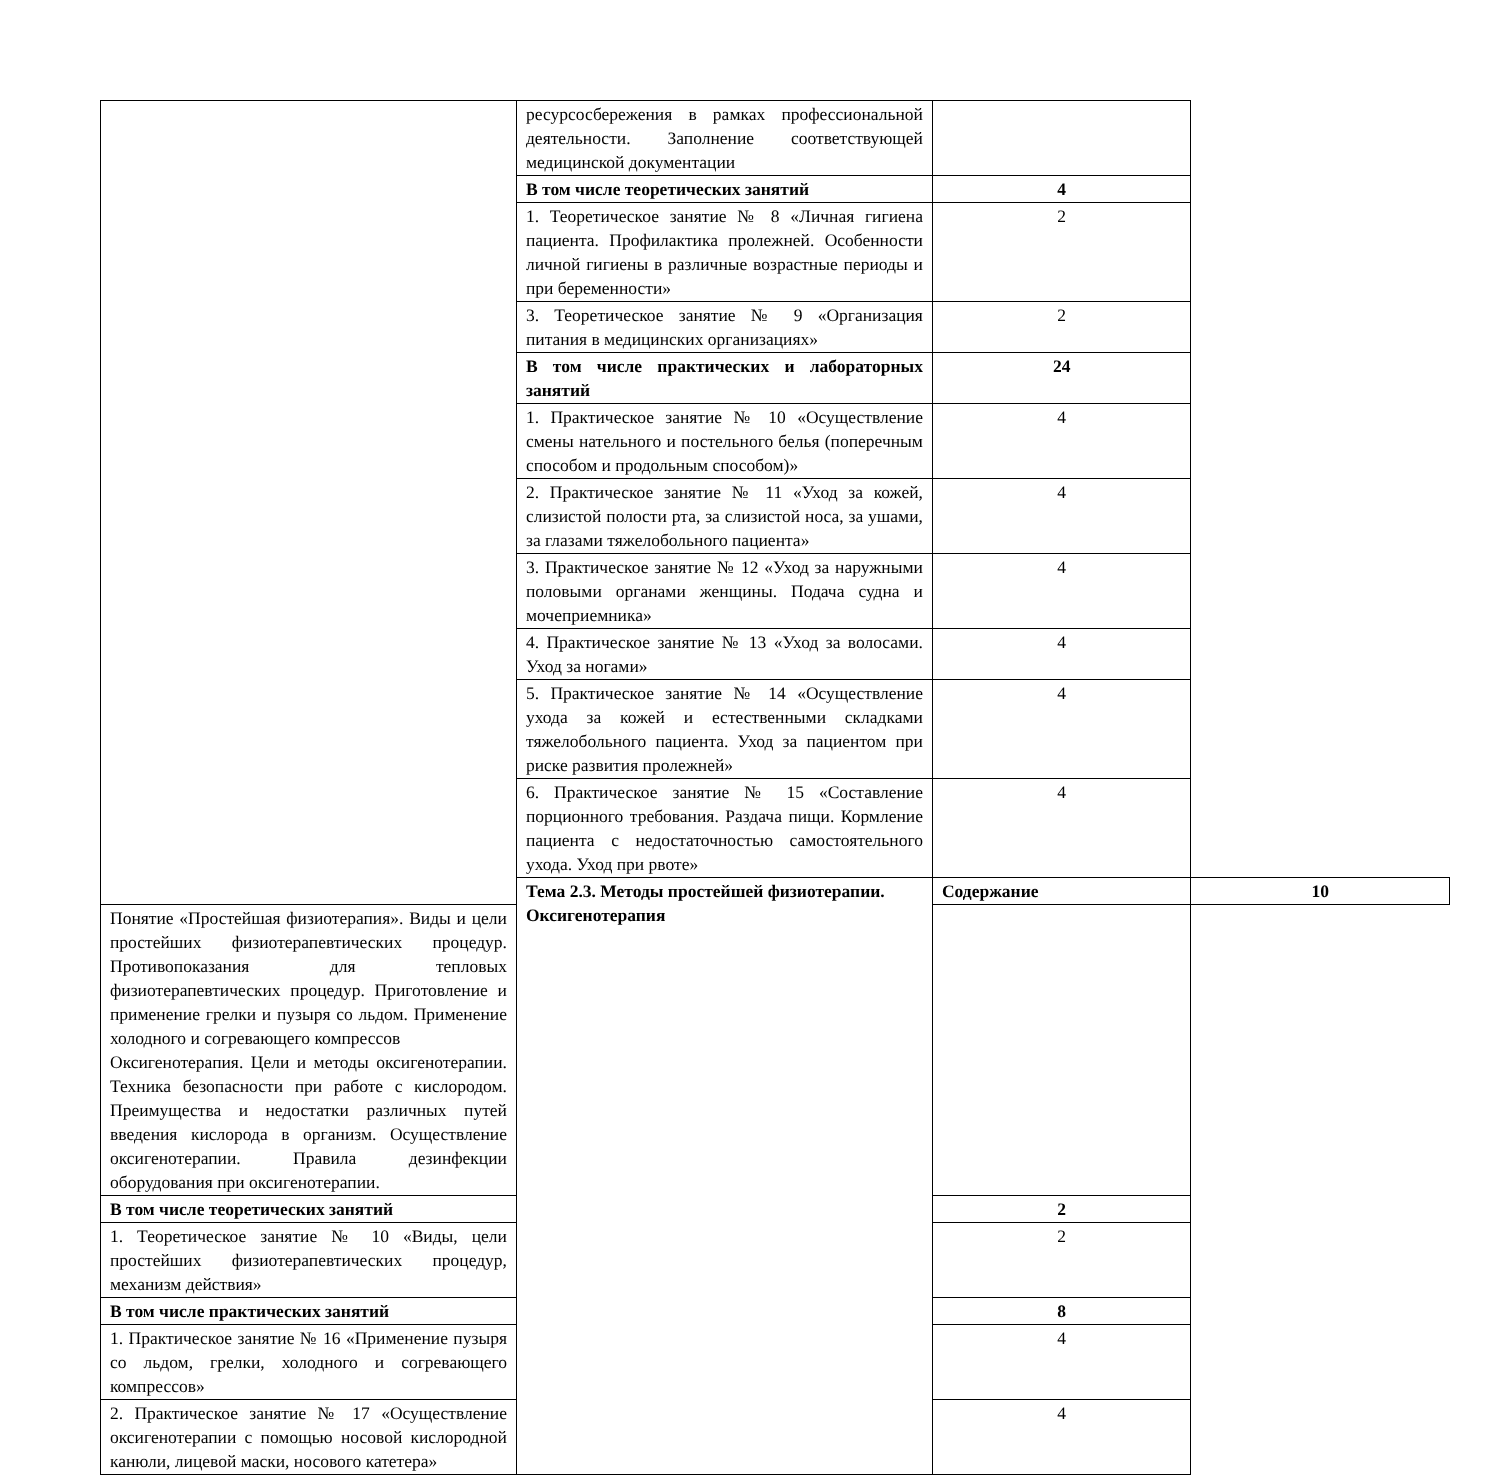| | ресурсосбережения в рамках профессиональной деятельности. Заполнение соответствующей медицинской документации | | |
| | В том числе теоретических занятий | 4 | |
| | 1. Теоретическое занятие № 8 «Личная гигиена пациента. Профилактика пролежней. Особенности личной гигиены в различные возрастные периоды и при беременности» | 2 | |
| | 3. Теоретическое занятие № 9 «Организация питания в медицинских организациях» | 2 | |
| | В том числе практических и лабораторных занятий | 24 | |
| | 1. Практическое занятие № 10 «Осуществление смены нательного и постельного белья (поперечным способом и продольным способом)» | 4 | |
| | 2. Практическое занятие № 11 «Уход за кожей, слизистой полости рта, за слизистой носа, за ушами, за глазами тяжелобольного пациента» | 4 | |
| | 3. Практическое занятие № 12 «Уход за наружными половыми органами женщины. Подача судна и мочеприемника» | 4 | |
| | 4. Практическое занятие № 13 «Уход за волосами. Уход за ногами» | 4 | |
| | 5. Практическое занятие № 14 «Осуществление ухода за кожей и естественными складками тяжелобольного пациента. Уход за пациентом при риске развития пролежней» | 4 | |
| | 6. Практическое занятие № 15 «Составление порционного требования. Раздача пищи. Кормление пациента с недостаточностью самостоятельного ухода. Уход при рвоте» | 4 | |
| | Тема 2.3. Методы простейшей физиотерапии. Оксигенотерапия | Содержание | 10 |
| Понятие «Простейшая физиотерапия». Виды и цели простейших физиотерапевтических процедур. Противопоказания для тепловых физиотерапевтических процедур. Приготовление и применение грелки и пузыря со льдом. Применение холодного и согревающего компрессов Оксигенотерапия. Цели и методы оксигенотерапии. Техника безопасности при работе с кислородом. Преимущества и недостатки различных путей введения кислорода в организм. Осуществление оксигенотерапии. Правила дезинфекции оборудования при оксигенотерапии. | | | |
| В том числе теоретических занятий | | 2 | |
| 1. Теоретическое занятие № 10 «Виды, цели простейших физиотерапевтических процедур, механизм действия» | | 2 | |
| В том числе практических занятий | | 8 | |
| 1. Практическое занятие № 16 «Применение пузыря со льдом, грелки, холодного и согревающего компрессов» | | 4 | |
| 2. Практическое занятие № 17 «Осуществление оксигенотерапии с помощью носовой кислородной канюли, лицевой маски, носового катетера» | | 4 | |